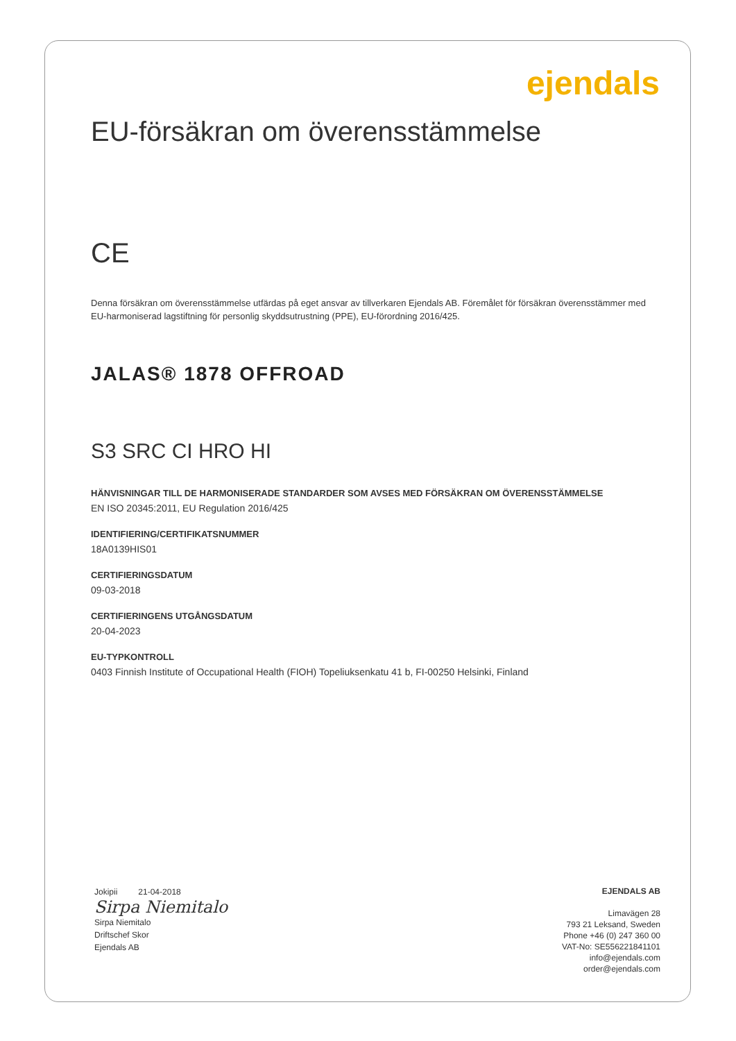ejendals
EU-försäkran om överensstämmelse
CE
Denna försäkran om överensstämmelse utfärdas på eget ansvar av tillverkaren Ejendals AB. Föremålet för försäkran överensstämmer med EU-harmoniserad lagstiftning för personlig skyddsutrustning (PPE), EU-förordning 2016/425.
JALAS® 1878 OFFROAD
S3 SRC CI HRO HI
HÄNVISNINGAR TILL DE HARMONISERADE STANDARDER SOM AVSES MED FÖRSÄKRAN OM ÖVERENSSTÄMMELSE
EN ISO 20345:2011, EU Regulation 2016/425
IDENTIFIERING/CERTIFIKATSNUMMER
18A0139HIS01
CERTIFIERINGSDATUM
09-03-2018
CERTIFIERINGENS UTGÅNGSDATUM
20-04-2023
EU-TYPKONTROLL
0403 Finnish Institute of Occupational Health (FIOH) Topeliuksenkatu 41 b, FI-00250 Helsinki, Finland
Jokipii 21-04-2018
Sirpa Niemitalo
Sirpa Niemitalo
Driftschef Skor
Ejendals AB
EJENDALS AB
Limavägen 28
793 21 Leksand, Sweden
Phone +46 (0) 247 360 00
VAT-No: SE556221841101
info@ejendals.com
order@ejendals.com